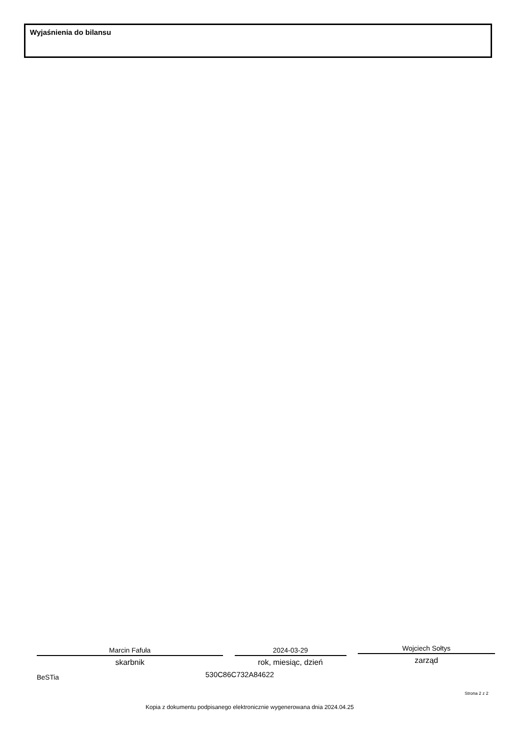Wyjaśnienia do bilansu
Marcin Fafuła
skarbnik
2024-03-29
rok, miesiąc, dzień
Wojciech Sołtys
zarząd
BeSTia 530C86C732A84622
Strona 2 z 2
Kopia z dokumentu podpisanego elektronicznie wygenerowana dnia 2024.04.25